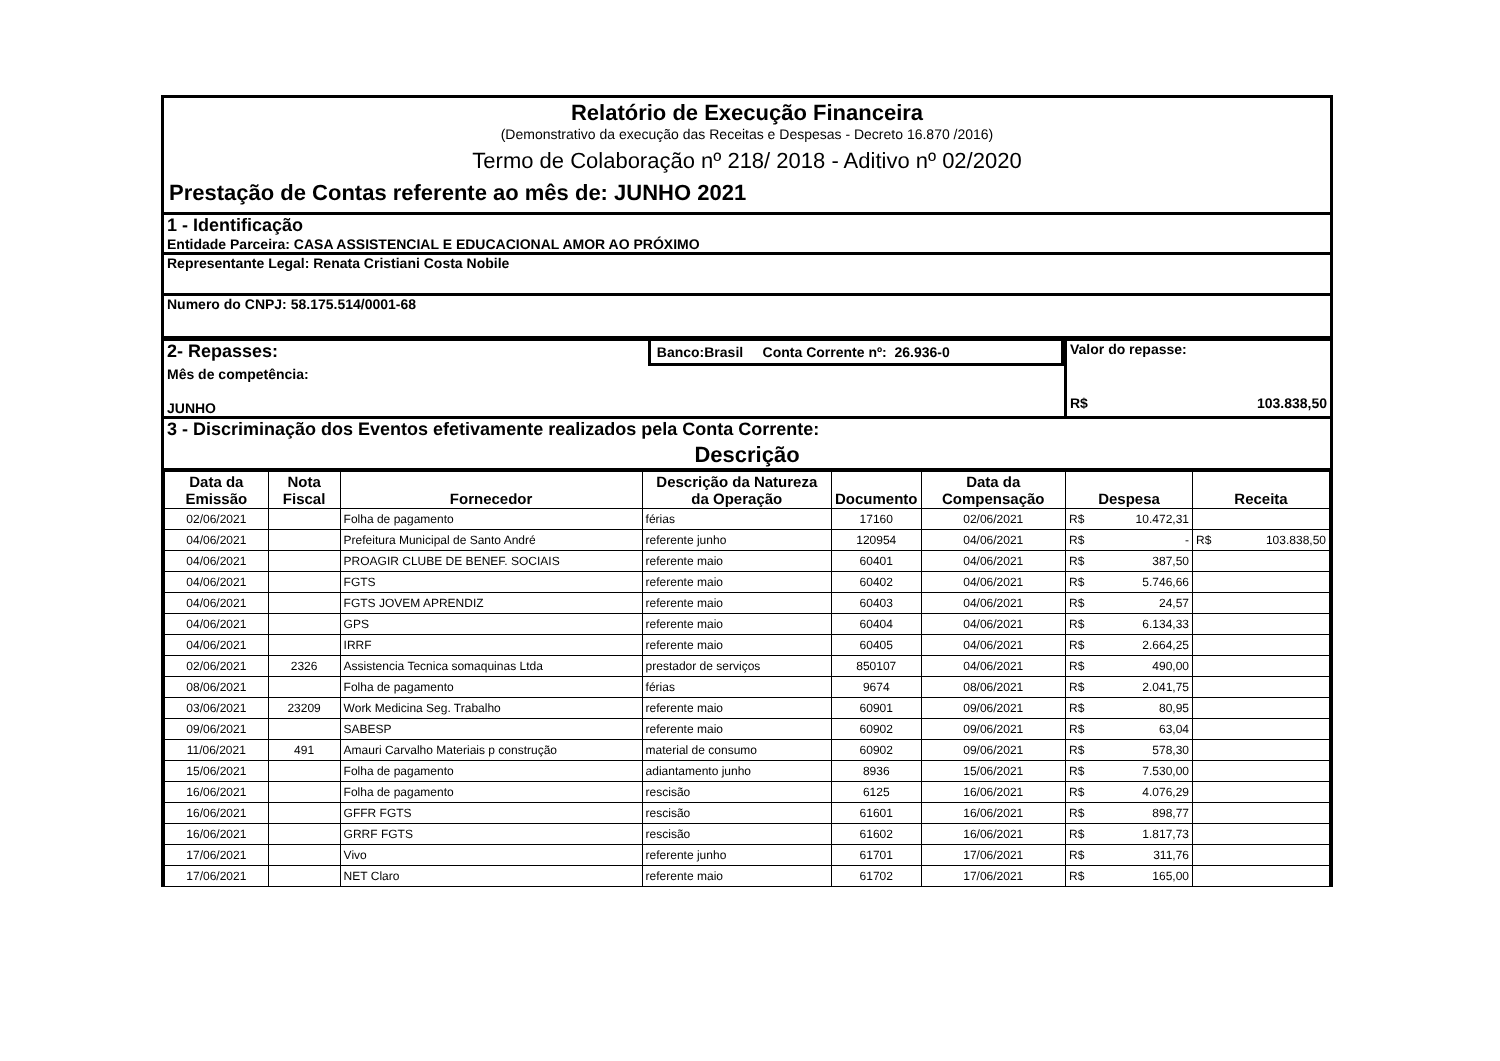Relatório de Execução Financeira
(Demonstrativo da execução das Receitas e Despesas - Decreto 16.870 /2016)
Termo de Colaboração nº 218/ 2018 - Aditivo nº 02/2020
Prestação de Contas referente ao mês de: JUNHO 2021
1 - Identificação
Entidade Parceira: CASA ASSISTENCIAL E EDUCACIONAL AMOR AO PRÓXIMO
Representante Legal: Renata Cristiani Costa Nobile
Numero do CNPJ: 58.175.514/0001-68
2- Repasses:
Banco:Brasil Conta Corrente nº: 26.936-0
Mês de competência:
JUNHO
Valor do repasse:
R$ 103.838,50
3 - Discriminação dos Eventos efetivamente realizados pela Conta Corrente:
Descrição
| Data da Emissão | Nota Fiscal | Fornecedor | Descrição da Natureza da Operação | Documento | Data da Compensação | Despesa | Receita |
| --- | --- | --- | --- | --- | --- | --- | --- |
| 02/06/2021 | | Folha de pagamento | férias | 17160 | 02/06/2021 | R$ 10.472,31 | |
| 04/06/2021 | | Prefeitura Municipal de Santo André | referente junho | 120954 | 04/06/2021 | R$ - | R$ 103.838,50 |
| 04/06/2021 | | PROAGIR CLUBE DE BENEF. SOCIAIS | referente maio | 60401 | 04/06/2021 | R$ 387,50 | |
| 04/06/2021 | | FGTS | referente maio | 60402 | 04/06/2021 | R$ 5.746,66 | |
| 04/06/2021 | | FGTS JOVEM APRENDIZ | referente maio | 60403 | 04/06/2021 | R$ 24,57 | |
| 04/06/2021 | | GPS | referente maio | 60404 | 04/06/2021 | R$ 6.134,33 | |
| 04/06/2021 | | IRRF | referente maio | 60405 | 04/06/2021 | R$ 2.664,25 | |
| 02/06/2021 | 2326 | Assistencia Tecnica somaquinas Ltda | prestador de serviços | 850107 | 04/06/2021 | R$ 490,00 | |
| 08/06/2021 | | Folha de pagamento | férias | 9674 | 08/06/2021 | R$ 2.041,75 | |
| 03/06/2021 | 23209 | Work Medicina Seg. Trabalho | referente maio | 60901 | 09/06/2021 | R$ 80,95 | |
| 09/06/2021 | | SABESP | referente maio | 60902 | 09/06/2021 | R$ 63,04 | |
| 11/06/2021 | 491 | Amauri Carvalho Materiais p construção | material de consumo | 60902 | 09/06/2021 | R$ 578,30 | |
| 15/06/2021 | | Folha de pagamento | adiantamento junho | 8936 | 15/06/2021 | R$ 7.530,00 | |
| 16/06/2021 | | Folha de pagamento | rescisão | 6125 | 16/06/2021 | R$ 4.076,29 | |
| 16/06/2021 | | GFFR FGTS | rescisão | 61601 | 16/06/2021 | R$ 898,77 | |
| 16/06/2021 | | GRRF FGTS | rescisão | 61602 | 16/06/2021 | R$ 1.817,73 | |
| 17/06/2021 | | Vivo | referente junho | 61701 | 17/06/2021 | R$ 311,76 | |
| 17/06/2021 | | NET Claro | referente maio | 61702 | 17/06/2021 | R$ 165,00 | |